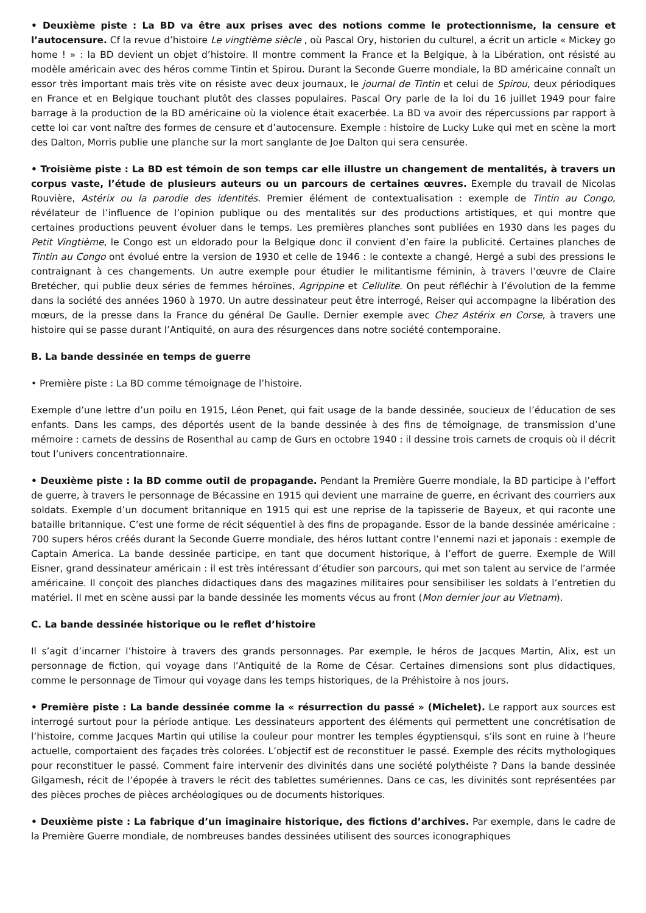• Deuxième piste : La BD va être aux prises avec des notions comme le protectionnisme, la censure et l’autocensure. Cf la revue d’histoire Le vingtième siècle , où Pascal Ory, historien du culturel, a écrit un article « Mickey go home ! » : la BD devient un objet d’histoire. Il montre comment la France et la Belgique, à la Libération, ont résisté au modèle américain avec des héros comme Tintin et Spirou. Durant la Seconde Guerre mondiale, la BD américaine connaît un essor très important mais très vite on résiste avec deux journaux, le journal de Tintin et celui de Spirou, deux périodiques en France et en Belgique touchant plutôt des classes populaires. Pascal Ory parle de la loi du 16 juillet 1949 pour faire barrage à la production de la BD américaine où la violence était exacerbée. La BD va avoir des répercussions par rapport à cette loi car vont naître des formes de censure et d’autocensure. Exemple : histoire de Lucky Luke qui met en scène la mort des Dalton, Morris publie une planche sur la mort sanglante de Joe Dalton qui sera censurée.
• Troisième piste : La BD est témoin de son temps car elle illustre un changement de mentalités, à travers un corpus vaste, l’étude de plusieurs auteurs ou un parcours de certaines œuvres. Exemple du travail de Nicolas Rouvière, Astérix ou la parodie des identités. Premier élément de contextualisation : exemple de Tintin au Congo, révélateur de l’influence de l’opinion publique ou des mentalités sur des productions artistiques, et qui montre que certaines productions peuvent évoluer dans le temps. Les premières planches sont publiées en 1930 dans les pages du Petit Vingtième, le Congo est un eldorado pour la Belgique donc il convient d’en faire la publicité. Certaines planches de Tintin au Congo ont évolué entre la version de 1930 et celle de 1946 : le contexte a changé, Hergé a subi des pressions le contraignant à ces changements. Un autre exemple pour étudier le militantisme féminin, à travers l’œuvre de Claire Bretécher, qui publie deux séries de femmes héroïnes, Agrippine et Cellulite. On peut réfléchir à l’évolution de la femme dans la société des années 1960 à 1970. Un autre dessinateur peut être interrogé, Reiser qui accompagne la libération des mœurs, de la presse dans la France du général De Gaulle. Dernier exemple avec Chez Astérix en Corse, à travers une histoire qui se passe durant l’Antiquité, on aura des résurgences dans notre société contemporaine.
B. La bande dessinée en temps de guerre
• Première piste : La BD comme témoignage de l’histoire.
Exemple d’une lettre d’un poilu en 1915, Léon Penet, qui fait usage de la bande dessinée, soucieux de l’éducation de ses enfants. Dans les camps, des déportés usent de la bande dessinée à des fins de témoignage, de transmission d’une mémoire : carnets de dessins de Rosenthal au camp de Gurs en octobre 1940 : il dessine trois carnets de croquis où il décrit tout l’univers concentrationnaire.
• Deuxième piste : la BD comme outil de propagande. Pendant la Première Guerre mondiale, la BD participe à l’effort de guerre, à travers le personnage de Bécassine en 1915 qui devient une marraine de guerre, en écrivant des courriers aux soldats. Exemple d’un document britannique en 1915 qui est une reprise de la tapisserie de Bayeux, et qui raconte une bataille britannique. C’est une forme de récit séquentiel à des fins de propagande. Essor de la bande dessinée américaine : 700 supers héros créés durant la Seconde Guerre mondiale, des héros luttant contre l’ennemi nazi et japonais : exemple de Captain America. La bande dessinée participe, en tant que document historique, à l’effort de guerre. Exemple de Will Eisner, grand dessinateur américain : il est très intéressant d’étudier son parcours, qui met son talent au service de l’armée américaine. Il conçoit des planches didactiques dans des magazines militaires pour sensibiliser les soldats à l’entretien du matériel. Il met en scène aussi par la bande dessinée les moments vécus au front (Mon dernier jour au Vietnam).
C. La bande dessinée historique ou le reflet d’histoire
Il s’agit d’incarner l’histoire à travers des grands personnages. Par exemple, le héros de Jacques Martin, Alix, est un personnage de fiction, qui voyage dans l’Antiquité de la Rome de César. Certaines dimensions sont plus didactiques, comme le personnage de Timour qui voyage dans les temps historiques, de la Préhistoire à nos jours.
• Première piste : La bande dessinée comme la « résurrection du passé » (Michelet). Le rapport aux sources est interrogé surtout pour la période antique. Les dessinateurs apportent des éléments qui permettent une concrétisation de l’histoire, comme Jacques Martin qui utilise la couleur pour montrer les temples égyptiensqui, s’ils sont en ruine à l’heure actuelle, comportaient des façades très colorées. L’objectif est de reconstituer le passé. Exemple des récits mythologiques pour reconstituer le passé. Comment faire intervenir des divinités dans une société polythéiste ? Dans la bande dessinée Gilgamesh, récit de l’épopée à travers le récit des tablettes sumériennes. Dans ce cas, les divinités sont représentées par des pièces proches de pièces archéologiques ou de documents historiques.
• Deuxième piste : La fabrique d’un imaginaire historique, des fictions d’archives. Par exemple, dans le cadre de la Première Guerre mondiale, de nombreuses bandes dessinées utilisent des sources iconographiques